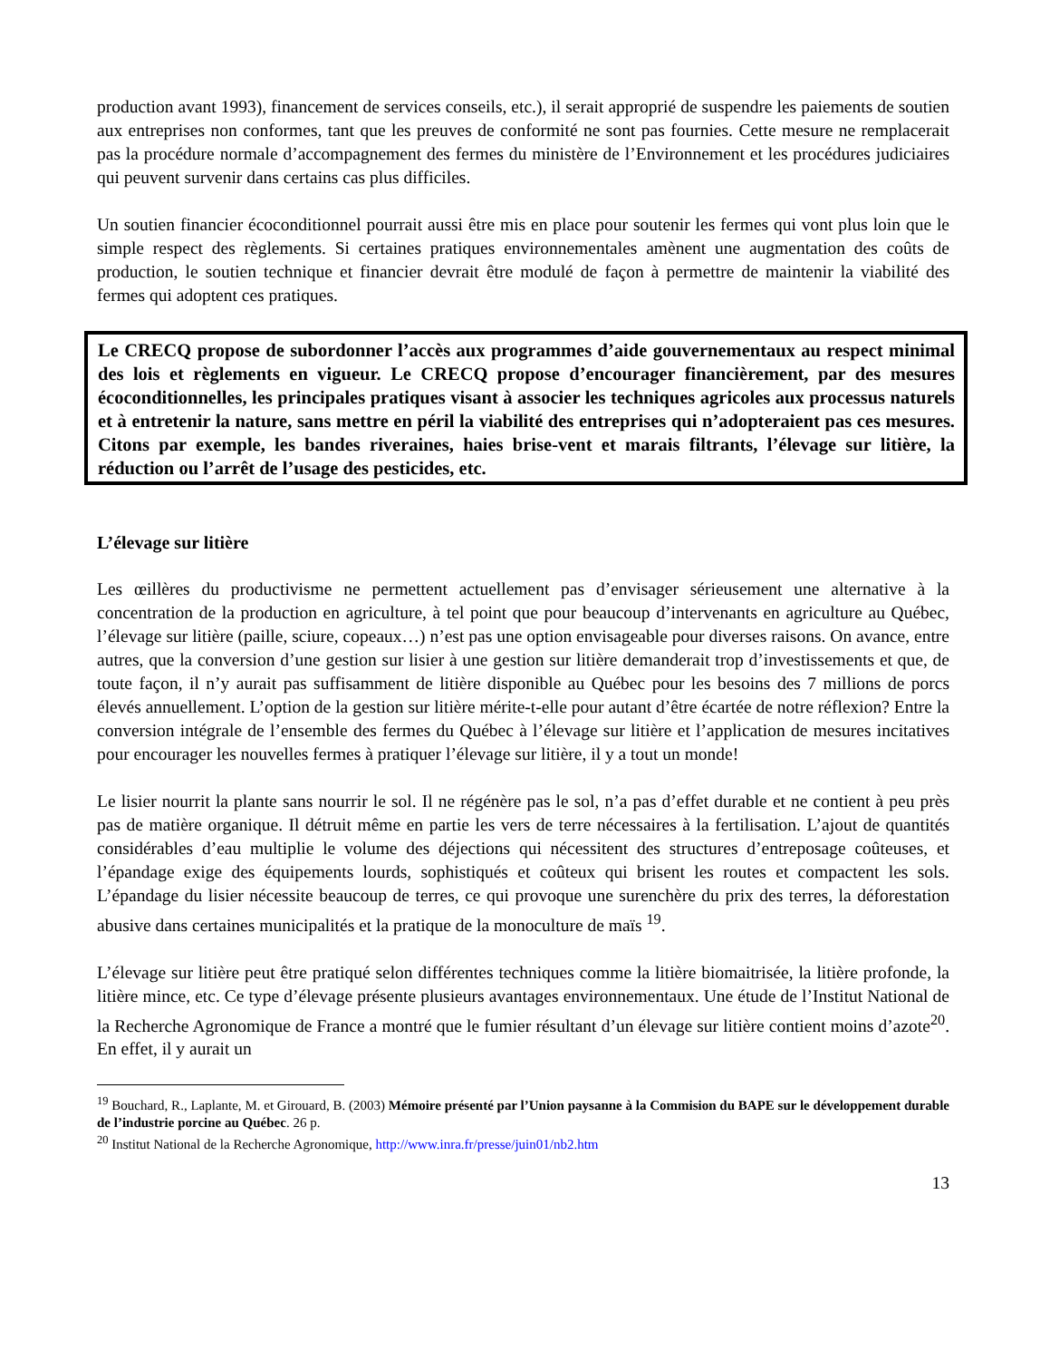production avant 1993), financement de services conseils, etc.), il serait approprié de suspendre les paiements de soutien aux entreprises non conformes, tant que les preuves de conformité ne sont pas fournies. Cette mesure ne remplacerait pas la procédure normale d’accompagnement des fermes du ministère de l’Environnement et les procédures judiciaires qui peuvent survenir dans certains cas plus difficiles.
Un soutien financier écoconditionnel pourrait aussi être mis en place pour soutenir les fermes qui vont plus loin que le simple respect des règlements. Si certaines pratiques environnementales amènent une augmentation des coûts de production, le soutien technique et financier devrait être modulé de façon à permettre de maintenir la viabilité des fermes qui adoptent ces pratiques.
Le CRECQ propose de subordonner l’accès aux programmes d’aide gouvernementaux au respect minimal des lois et règlements en vigueur. Le CRECQ propose d’encourager financièrement, par des mesures écoconditionnelles, les principales pratiques visant à associer les techniques agricoles aux processus naturels et à entretenir la nature, sans mettre en péril la viabilité des entreprises qui n’adopteraient pas ces mesures. Citons par exemple, les bandes riveraines, haies brise-vent et marais filtrants, l’élevage sur litière, la réduction ou l’arrêt de l’usage des pesticides, etc.
L’élevage sur litière
Les œillères du productivisme ne permettent actuellement pas d’envisager sérieusement une alternative à la concentration de la production en agriculture, à tel point que pour beaucoup d’intervenants en agriculture au Québec, l’élevage sur litière (paille, sciure, copeaux…) n’est pas une option envisageable pour diverses raisons. On avance, entre autres, que la conversion d’une gestion sur lisier à une gestion sur litière demanderait trop d’investissements et que, de toute façon, il n’y aurait pas suffisamment de litière disponible au Québec pour les besoins des 7 millions de porcs élevés annuellement. L’option de la gestion sur litière mérite-t-elle pour autant d’être écartée de notre réflexion? Entre la conversion intégrale de l’ensemble des fermes du Québec à l’élevage sur litière et l’application de mesures incitatives pour encourager les nouvelles fermes à pratiquer l’élevage sur litière, il y a tout un monde!
Le lisier nourrit la plante sans nourrir le sol. Il ne régénère pas le sol, n’a pas d’effet durable et ne contient à peu près pas de matière organique. Il détruit même en partie les vers de terre nécessaires à la fertilisation. L’ajout de quantités considérables d’eau multiplie le volume des déjections qui nécessitent des structures d’entreposage coûteuses, et l’épandage exige des équipements lourds, sophistiqués et coûteux qui brisent les routes et compactent les sols. L’épandage du lisier nécessite beaucoup de terres, ce qui provoque une surenchère du prix des terres, la déforestation abusive dans certaines municipalités et la pratique de la monoculture de maïs <sup>19</sup>.
L’élevage sur litière peut être pratiqué selon différentes techniques comme la litière biomaitrisée, la litière profonde, la litière mince, etc. Ce type d’élevage présente plusieurs avantages environnementaux. Une étude de l’Institut National de la Recherche Agronomique de France a montré que le fumier résultant d’un élevage sur litière contient moins d’azote<sup>20</sup>. En effet, il y aurait un
<sup>19</sup> Bouchard, R., Laplante, M. et Girouard, B. (2003) Mémoire présenté par l’Union paysanne à la Commision du BAPE sur le développement durable de l’industrie porcine au Québec. 26 p.
<sup>20</sup> Institut National de la Recherche Agronomique, http://www.inra.fr/presse/juin01/nb2.htm
13